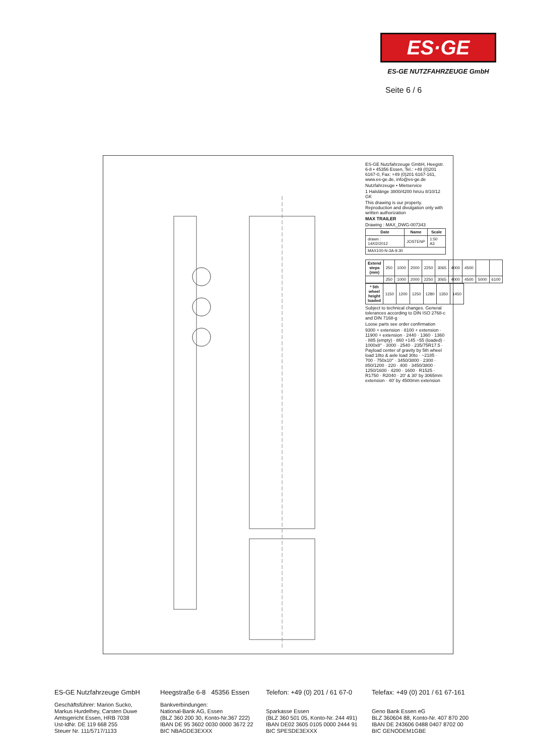ES·GE
ES-GE NUTZFAHRZEUGE GmbH
Seite 6 / 6
ES-GE Nutzfahrzeuge GmbH, Heegstr. 6-8 • 45356 Essen, Tel.: +49 (0)201 6167-0, Fax: +49 (0)201 6167-161, www.es-ge.de, info@es-ge.de
Nutzfahrzeuge • Mietservice
1 Halslänge 3800/4200 hinzu 8/10/12 GK
This drawing is our property. Reproduction and divulgation only with written authorization
MAX TRAILER
Drawing : MAX_DWG-007343
| Date | Name | Scale |
| --- | --- | --- |
| drawn : 14/02/2012 | JOSTENP | 1:50 A3 |
| MAX100-N-3A-9.30 | | |
| Extend steps (mm) | 250 | 1000 | 2000 | 2250 | 3065 | 4000 | 4500 | | |
| | 250 | 1000 | 2000 | 2250 | 3065 | 4000 | 4500 | 5000 | 6100 |
| * 5th wheel height loaded | 1150 | 1200 | 1250 | 1280 | 1350 | 1450 |
Subject to technical changes. General tolerances according to DIN ISO 2768-c and DIN 7168-g
Loose parts see order confirmation
9300 + extension · 8100 + extension · 11900 + extension · 2440 · 1360 · 1360 · 885 (empty) · 860 +145 −55 (loaded) · 1000x8° · 3000 · 2540 · 235/75R17.5 · Payload center of gravity by 5th wheel load 18to & axle load 30to · ~2185 · 700 · 750x10° · 3450/3800 · 2300 · 850/1200 · 220 · 400 · 3450/3800 · 1250/1600 · 4200 · 1600 · R1525 · R1750 · R2040 · 20' & 30' by 3065mm extension · 40' by 4500mm extension
ES-GE Nutzfahrzeuge GmbH
Geschäftsführer: Marion Sucko,
Markus Hurdelhey, Carsten Duwe
Amtsgericht Essen, HRB 7038
Ust-IdNr. DE 119 668 255
Steuer Nr. 111/5717/1133
Heegstraße 6-8 45356 Essen
Bankverbindungen:
National-Bank AG, Essen
(BLZ 360 200 30, Konto-Nr.367 222)
IBAN DE 95 3602 0030 0000 3672 22
BIC NBAGDE3EXXX
Telefon: +49 (0) 201 / 61 67-0
Sparkasse Essen
(BLZ 360 501 05, Konto-Nr. 244 491)
IBAN DE02 3605 0105 0000 2444 91
BIC SPESDE3EXXX
Telefax: +49 (0) 201 / 61 67-161
Geno Bank Essen eG
BLZ 360604 88, Konto-Nr. 407 870 200
IBAN DE 243606 0488 0407 8702 00
BIC GENODEM1GBE